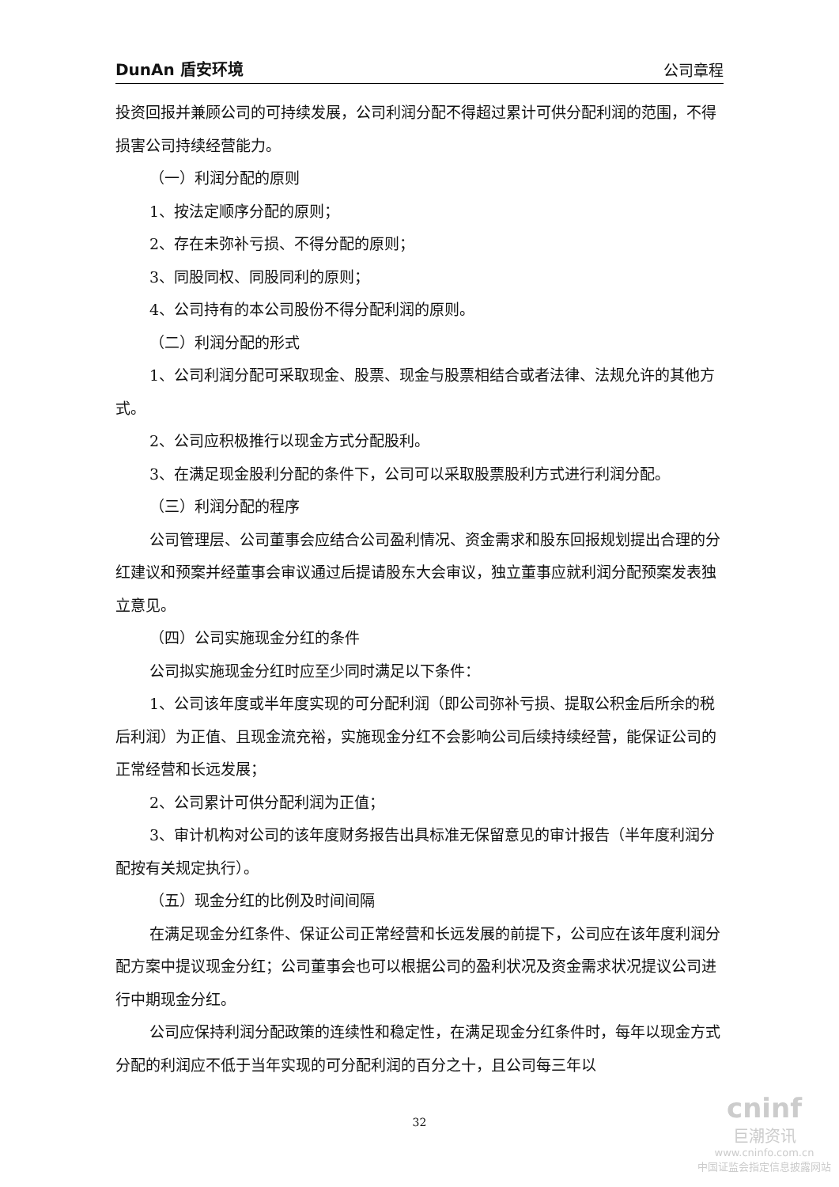DunAn 盾安环境 公司章程
投资回报并兼顾公司的可持续发展，公司利润分配不得超过累计可供分配利润的范围，不得损害公司持续经营能力。
（一）利润分配的原则
1、按法定顺序分配的原则；
2、存在未弥补亏损、不得分配的原则；
3、同股同权、同股同利的原则；
4、公司持有的本公司股份不得分配利润的原则。
（二）利润分配的形式
1、公司利润分配可采取现金、股票、现金与股票相结合或者法律、法规允许的其他方式。
2、公司应积极推行以现金方式分配股利。
3、在满足现金股利分配的条件下，公司可以采取股票股利方式进行利润分配。
（三）利润分配的程序
公司管理层、公司董事会应结合公司盈利情况、资金需求和股东回报规划提出合理的分红建议和预案并经董事会审议通过后提请股东大会审议，独立董事应就利润分配预案发表独立意见。
（四）公司实施现金分红的条件
公司拟实施现金分红时应至少同时满足以下条件：
1、公司该年度或半年度实现的可分配利润（即公司弥补亏损、提取公积金后所余的税后利润）为正值、且现金流充裕，实施现金分红不会影响公司后续持续经营，能保证公司的正常经营和长远发展；
2、公司累计可供分配利润为正值；
3、审计机构对公司的该年度财务报告出具标准无保留意见的审计报告（半年度利润分配按有关规定执行）。
（五）现金分红的比例及时间间隔
在满足现金分红条件、保证公司正常经营和长远发展的前提下，公司应在该年度利润分配方案中提议现金分红；公司董事会也可以根据公司的盈利状况及资金需求状况提议公司进行中期现金分红。
公司应保持利润分配政策的连续性和稳定性，在满足现金分红条件时，每年以现金方式分配的利润应不低于当年实现的可分配利润的百分之十，且公司每三年以
32
cninf
巨潮资讯
www.cninfo.com.cn
中国证监会指定信息披露网站